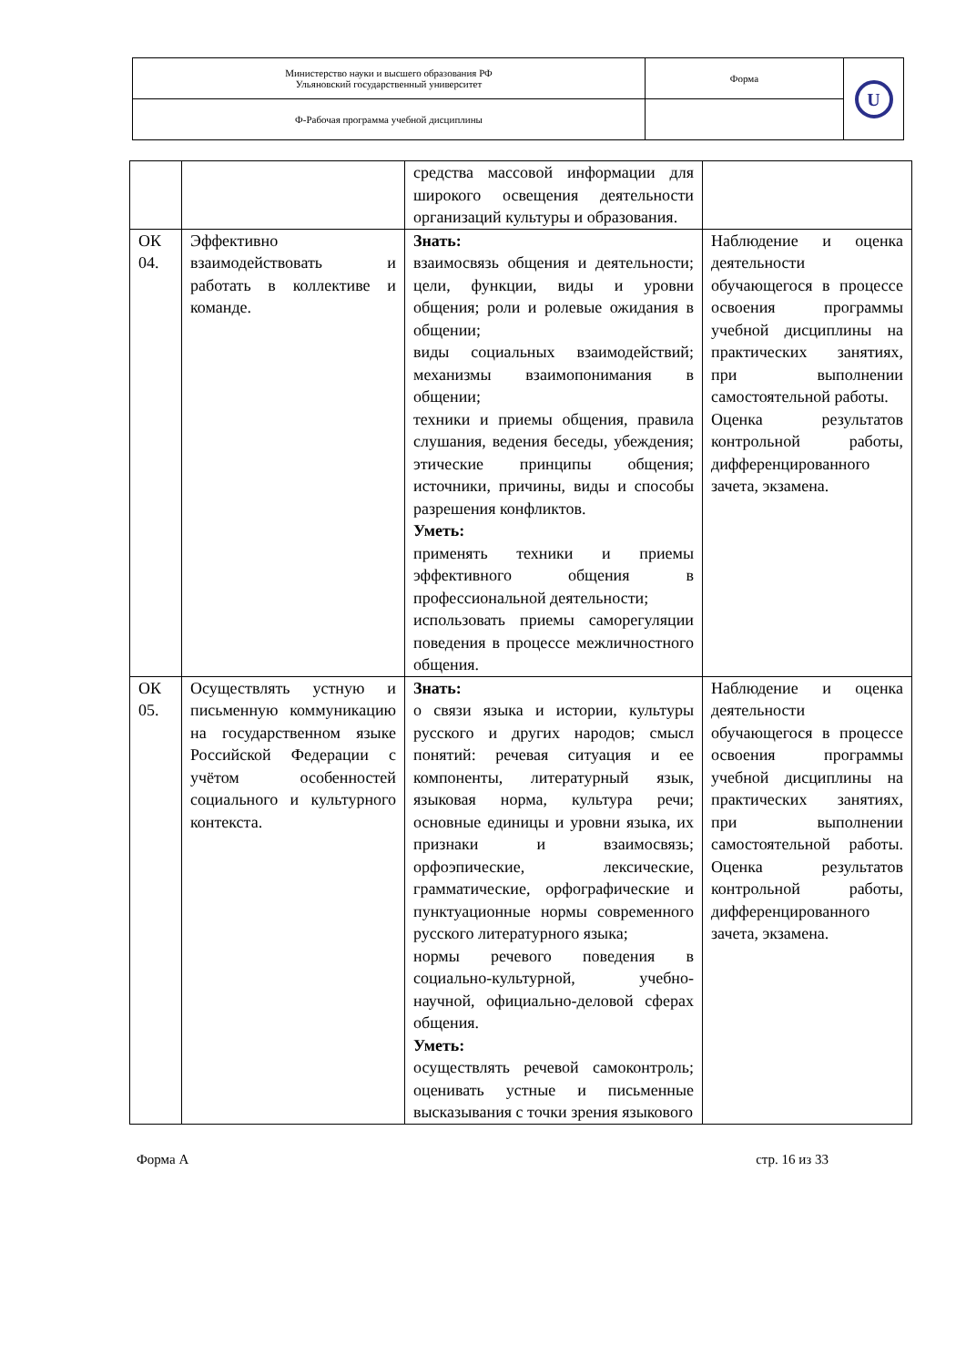| Министерство науки и высшего образования РФ Ульяновский государственный университет | Форма | U |
| Ф-Рабочая программа учебной дисциплины | | |
| | | средства массовой информации для широкого освещения деятельности организаций культуры и образования. | |
| ОК 04. | Эффективно взаимодействовать и работать в коллективе и команде. | Знать: взаимосвязь общения и деятельности; цели, функции, виды и уровни общения; роли и ролевые ожидания в общении; виды социальных взаимодействий; механизмы взаимопонимания в общении; техники и приемы общения, правила слушания, ведения беседы, убеждения; этические принципы общения; источники, причины, виды и способы разрешения конфликтов. Уметь: применять техники и приемы эффективного общения в профессиональной деятельности; использовать приемы саморегуляции поведения в процессе межличностного общения. | Наблюдение и оценка деятельности обучающегося в процессе освоения программы учебной дисциплины на практических занятиях, при выполнении самостоятельной работы. Оценка результатов контрольной работы, дифференцированного зачета, экзамена. |
| ОК 05. | Осуществлять устную и письменную коммуникацию на государственном языке Российской Федерации с учётом особенностей социального и культурного контекста. | Знать: о связи языка и истории, культуры русского и других народов; смысл понятий: речевая ситуация и ее компоненты, литературный язык, языковая норма, культура речи; основные единицы и уровни языка, их признаки и взаимосвязь; орфоэпические, лексические, грамматические, орфографические и пунктуационные нормы современного русского литературного языка; нормы речевого поведения в социально-культурной, учебно-научной, официально-деловой сферах общения. Уметь: осуществлять речевой самоконтроль; оценивать устные и письменные высказывания с точки зрения языкового | Наблюдение и оценка деятельности обучающегося в процессе освоения программы учебной дисциплины на практических занятиях, при выполнении самостоятельной работы. Оценка результатов контрольной работы, дифференцированного зачета, экзамена. |
Форма А стр. 16 из 33